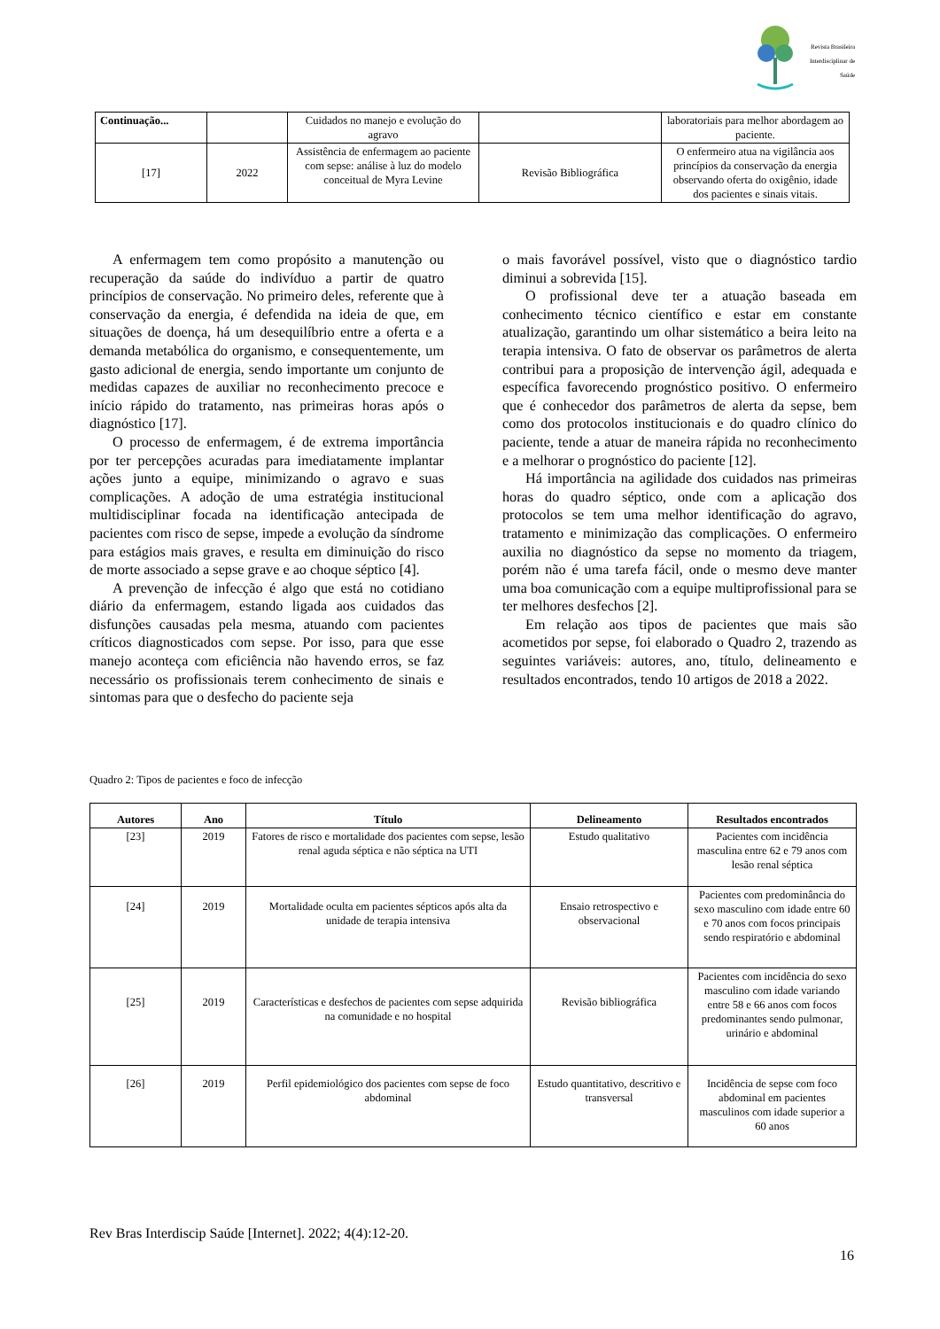Revista Brasileira Interdisciplinar de Saúde
| Continuação... | | Cuidados no manejo e evolução do agravo | | laboratoriais para melhor abordagem ao paciente. |
| [17] | 2022 | Assistência de enfermagem ao paciente com sepse: análise à luz do modelo conceitual de Myra Levine | Revisão Bibliográfica | O enfermeiro atua na vigilância aos princípios da conservação da energia observando oferta do oxigênio, idade dos pacientes e sinais vitais. |
A enfermagem tem como propósito a manutenção ou recuperação da saúde do indivíduo a partir de quatro princípios de conservação. No primeiro deles, referente que à conservação da energia, é defendida na ideia de que, em situações de doença, há um desequilíbrio entre a oferta e a demanda metabólica do organismo, e consequentemente, um gasto adicional de energia, sendo importante um conjunto de medidas capazes de auxiliar no reconhecimento precoce e início rápido do tratamento, nas primeiras horas após o diagnóstico [17].
O processo de enfermagem, é de extrema importância por ter percepções acuradas para imediatamente implantar ações junto a equipe, minimizando o agravo e suas complicações. A adoção de uma estratégia institucional multidisciplinar focada na identificação antecipada de pacientes com risco de sepse, impede a evolução da síndrome para estágios mais graves, e resulta em diminuição do risco de morte associado a sepse grave e ao choque séptico [4].
A prevenção de infecção é algo que está no cotidiano diário da enfermagem, estando ligada aos cuidados das disfunções causadas pela mesma, atuando com pacientes críticos diagnosticados com sepse. Por isso, para que esse manejo aconteça com eficiência não havendo erros, se faz necessário os profissionais terem conhecimento de sinais e sintomas para que o desfecho do paciente seja
o mais favorável possível, visto que o diagnóstico tardio diminui a sobrevida [15].
O profissional deve ter a atuação baseada em conhecimento técnico científico e estar em constante atualização, garantindo um olhar sistemático a beira leito na terapia intensiva. O fato de observar os parâmetros de alerta contribui para a proposição de intervenção ágil, adequada e específica favorecendo prognóstico positivo. O enfermeiro que é conhecedor dos parâmetros de alerta da sepse, bem como dos protocolos institucionais e do quadro clínico do paciente, tende a atuar de maneira rápida no reconhecimento e a melhorar o prognóstico do paciente [12].
Há importância na agilidade dos cuidados nas primeiras horas do quadro séptico, onde com a aplicação dos protocolos se tem uma melhor identificação do agravo, tratamento e minimização das complicações. O enfermeiro auxilia no diagnóstico da sepse no momento da triagem, porém não é uma tarefa fácil, onde o mesmo deve manter uma boa comunicação com a equipe multiprofissional para se ter melhores desfechos [2].
Em relação aos tipos de pacientes que mais são acometidos por sepse, foi elaborado o Quadro 2, trazendo as seguintes variáveis: autores, ano, título, delineamento e resultados encontrados, tendo 10 artigos de 2018 a 2022.
Quadro 2: Tipos de pacientes e foco de infecção
| Autores | Ano | Título | Delineamento | Resultados encontrados |
| --- | --- | --- | --- | --- |
| [23] | 2019 | Fatores de risco e mortalidade dos pacientes com sepse, lesão renal aguda séptica e não séptica na UTI | Estudo qualitativo | Pacientes com incidência masculina entre 62 e 79 anos com lesão renal séptica |
| [24] | 2019 | Mortalidade oculta em pacientes sépticos após alta da unidade de terapia intensiva | Ensaio retrospectivo e observacional | Pacientes com predominância do sexo masculino com idade entre 60 e 70 anos com focos principais sendo respiratório e abdominal |
| [25] | 2019 | Características e desfechos de pacientes com sepse adquirida na comunidade e no hospital | Revisão bibliográfica | Pacientes com incidência do sexo masculino com idade variando entre 58 e 66 anos com focos predominantes sendo pulmonar, urinário e abdominal |
| [26] | 2019 | Perfil epidemiológico dos pacientes com sepse de foco abdominal | Estudo quantitativo, descritivo e transversal | Incidência de sepse com foco abdominal em pacientes masculinos com idade superior a 60 anos |
Rev Bras Interdiscip Saúde [Internet]. 2022; 4(4):12-20.
16